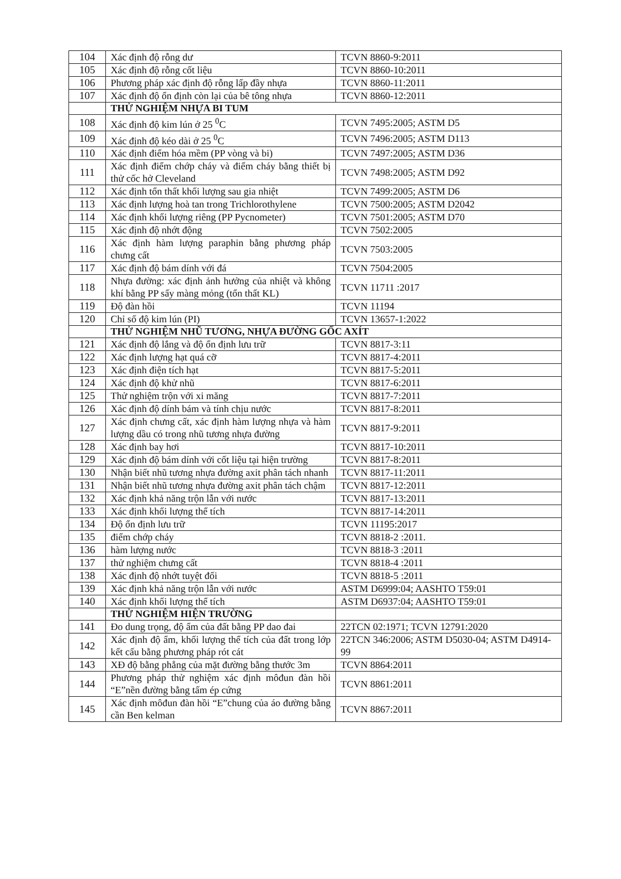| 104 | Xác định độ rỗng dư | TCVN 8860-9:2011 |
| 105 | Xác định độ rỗng cốt liệu | TCVN 8860-10:2011 |
| 106 | Phương pháp xác định độ rỗng lấp đầy nhựa | TCVN 8860-11:2011 |
| 107 | Xác định độ ổn định còn lại của bê tông nhựa | TCVN 8860-12:2011 |
| | THỬ NGHIỆM NHỰA BI TUM | |
| 108 | Xác định độ kim lún ở 25 <sup>0</sup>C | TCVN 7495:2005; ASTM D5 |
| 109 | Xác định độ kéo dài ở 25 <sup>0</sup>C | TCVN 7496:2005; ASTM D113 |
| 110 | Xác định điểm hóa mềm (PP vòng và bi) | TCVN 7497:2005; ASTM D36 |
| 111 | Xác định điểm chớp cháy và điểm cháy bằng thiết bị thử cốc hở Cleveland | TCVN 7498:2005; ASTM D92 |
| 112 | Xác định tổn thất khối lượng sau gia nhiệt | TCVN 7499:2005; ASTM D6 |
| 113 | Xác định lượng hoà tan trong Trichlorothylene | TCVN 7500:2005; ASTM D2042 |
| 114 | Xác định khối lượng riêng (PP Pycnometer) | TCVN 7501:2005; ASTM D70 |
| 115 | Xác định độ nhớt động | TCVN 7502:2005 |
| 116 | Xác định hàm lượng paraphin bằng phương pháp chưng cất | TCVN 7503:2005 |
| 117 | Xác định độ bám dính với đá | TCVN 7504:2005 |
| 118 | Nhựa đường: xác định ảnh hưởng của nhiệt và không khí bằng PP sấy màng mỏng (tổn thất KL) | TCVN 11711 :2017 |
| 119 | Độ đàn hồi | TCVN 11194 |
| 120 | Chỉ số độ kim lún (PI) | TCVN 13657-1:2022 |
| | THỬ NGHIỆM NHŨ TƯƠNG, NHỰA ĐƯỜNG GỐC AXÍT | |
| 121 | Xác định độ lắng và độ ổn định lưu trữ | TCVN 8817-3:11 |
| 122 | Xác định lượng hạt quá cỡ | TCVN 8817-4:2011 |
| 123 | Xác định điện tích hạt | TCVN 8817-5:2011 |
| 124 | Xác định độ khử nhũ | TCVN 8817-6:2011 |
| 125 | Thử nghiệm trộn với xi măng | TCVN 8817-7:2011 |
| 126 | Xác định độ dính bám và tính chịu nước | TCVN 8817-8:2011 |
| 127 | Xác định chưng cất, xác định hàm lượng nhựa và hàm lượng dầu có trong nhũ tương nhựa đường | TCVN 8817-9:2011 |
| 128 | Xác định bay hơi | TCVN 8817-10:2011 |
| 129 | Xác định độ bám dính với cốt liệu tại hiện trường | TCVN 8817-8:2011 |
| 130 | Nhận biết nhũ tương nhựa đường axit phân tách nhanh | TCVN 8817-11:2011 |
| 131 | Nhận biết nhũ tương nhựa đường axit phân tách chậm | TCVN 8817-12:2011 |
| 132 | Xác định khả năng trộn lẫn với nước | TCVN 8817-13:2011 |
| 133 | Xác định khối lượng thể tích | TCVN 8817-14:2011 |
| 134 | Độ ổn định lưu trữ | TCVN 11195:2017 |
| 135 | điểm chớp cháy | TCVN 8818-2 :2011. |
| 136 | hàm lượng nước | TCVN 8818-3 :2011 |
| 137 | thử nghiệm chưng cất | TCVN 8818-4 :2011 |
| 138 | Xác định độ nhớt tuyệt đối | TCVN 8818-5 :2011 |
| 139 | Xác định khả năng trộn lẫn với nước | ASTM D6999:04; AASHTO T59:01 |
| 140 | Xác định khối lượng thể tích | ASTM D6937:04; AASHTO T59:01 |
| | THỬ NGHIỆM HIỆN TRƯỜNG | |
| 141 | Đo dung trọng, độ ẩm của đất bằng PP dao đai | 22TCN 02:1971; TCVN 12791:2020 |
| 142 | Xác định độ ẩm, khối lượng thể tích của đất trong lớp kết cấu bằng phương pháp rót cát | 22TCN 346:2006; ASTM D5030-04; ASTM D4914-99 |
| 143 | XĐ độ bằng phẳng của mặt đường bằng thước 3m | TCVN 8864:2011 |
| 144 | Phương pháp thử nghiệm xác định môđun đàn hồi “E”nền đường bằng tấm ép cứng | TCVN 8861:2011 |
| 145 | Xác định môđun đàn hồi “E”chung của áo đường bằng cần Ben kelman | TCVN 8867:2011 |